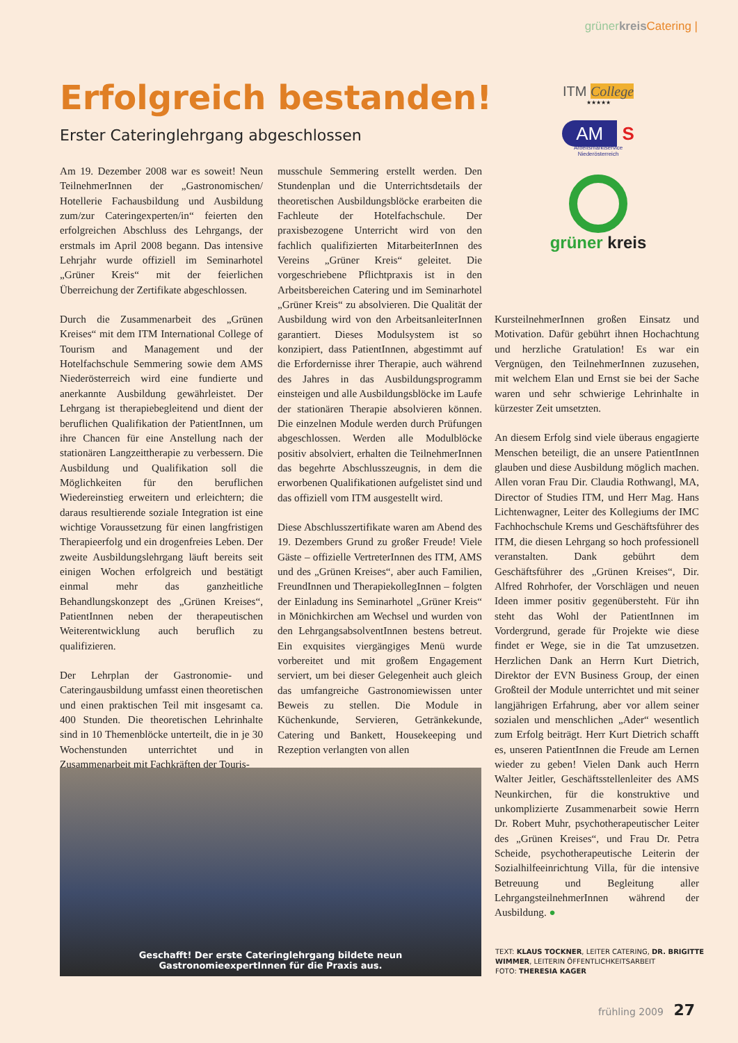grüner kreis Catering |
Erfolgreich bestanden!
Erster Cateringlehrgang abgeschlossen
ITM College
★★★★★
AM S
Arbeitsmarktservice
Niederösterreich
grüner kreis
Am 19. Dezember 2008 war es soweit! Neun TeilnehmerInnen der „Gastronomischen/ Hotellerie Fachausbildung und Ausbildung zum/zur Cateringexperten/in“ feierten den erfolgreichen Abschluss des Lehrgangs, der erstmals im April 2008 begann. Das intensive Lehrjahr wurde offiziell im Seminarhotel „Grüner Kreis“ mit der feierlichen Überreichung der Zertifikate abgeschlossen.
Durch die Zusammenarbeit des „Grünen Kreises“ mit dem ITM International College of Tourism and Management und der Hotelfachschule Semmering sowie dem AMS Niederösterreich wird eine fundierte und anerkannte Ausbildung gewährleistet. Der Lehrgang ist therapiebegleitend und dient der beruflichen Qualifikation der PatientInnen, um ihre Chancen für eine Anstellung nach der stationären Langzeittherapie zu verbessern. Die Ausbildung und Qualifikation soll die Möglichkeiten für den beruflichen Wiedereinstieg erweitern und erleichtern; die daraus resultierende soziale Integration ist eine wichtige Voraussetzung für einen langfristigen Therapieerfolg und ein drogenfreies Leben. Der zweite Ausbildungslehrgang läuft bereits seit einigen Wochen erfolgreich und bestätigt einmal mehr das ganzheitliche Behandlungskonzept des „Grünen Kreises“, PatientInnen neben der therapeutischen Weiterentwicklung auch beruflich zu qualifizieren.
Der Lehrplan der Gastronomie- und Cateringausbildung umfasst einen theoretischen und einen praktischen Teil mit insgesamt ca. 400 Stunden. Die theoretischen Lehrinhalte sind in 10 Themenblöcke unterteilt, die in je 30 Wochenstunden unterrichtet und in Zusammenarbeit mit Fachkräften der Touris-
musschule Semmering erstellt werden. Den Stundenplan und die Unterrichtsdetails der theoretischen Ausbildungsblöcke erarbeiten die Fachleute der Hotelfachschule. Der praxisbezogene Unterricht wird von den fachlich qualifizierten MitarbeiterInnen des Vereins „Grüner Kreis“ geleitet. Die vorgeschriebene Pflichtpraxis ist in den Arbeitsbereichen Catering und im Seminarhotel „Grüner Kreis“ zu absolvieren. Die Qualität der Ausbildung wird von den ArbeitsanleiterInnen garantiert. Dieses Modulsystem ist so konzipiert, dass PatientInnen, abgestimmt auf die Erfordernisse ihrer Therapie, auch während des Jahres in das Ausbildungsprogramm einsteigen und alle Ausbildungsblöcke im Laufe der stationären Therapie absolvieren können. Die einzelnen Module werden durch Prüfungen abgeschlossen. Werden alle Modulblöcke positiv absolviert, erhalten die TeilnehmerInnen das begehrte Abschlusszeugnis, in dem die erworbenen Qualifikationen aufgelistet sind und das offiziell vom ITM ausgestellt wird.
Diese Abschlusszertifikate waren am Abend des 19. Dezembers Grund zu großer Freude! Viele Gäste – offizielle VertreterInnen des ITM, AMS und des „Grünen Kreises“, aber auch Familien, FreundInnen und Therapiekolleg­Innen – folgten der Einladung ins Seminarhotel „Grüner Kreis“ in Mönichkirchen am Wechsel und wurden von den LehrgangsabsolventInnen bestens betreut. Ein exquisites viergängiges Menü wurde vorbereitet und mit großem Engagement serviert, um bei dieser Gelegenheit auch gleich das umfangreiche Gastronomiewissen unter Beweis zu stellen. Die Module in Küchenkunde, Servieren, Getränkekunde, Catering und Bankett, Housekeeping und Rezeption verlangten von allen
KursteilnehmerInnen großen Einsatz und Motivation. Dafür gebührt ihnen Hochachtung und herzliche Gratulation! Es war ein Vergnügen, den TeilnehmerInnen zuzusehen, mit welchem Elan und Ernst sie bei der Sache waren und sehr schwierige Lehrinhalte in kürzester Zeit umsetzten.
An diesem Erfolg sind viele überaus engagierte Menschen beteiligt, die an unsere PatientInnen glauben und diese Ausbildung möglich machen. Allen voran Frau Dir. Claudia Rothwangl, MA, Director of Studies ITM, und Herr Mag. Hans Lichtenwagner, Leiter des Kollegiums der IMC Fachhochschule Krems und Geschäftsführer des ITM, die diesen Lehrgang so hoch professionell veranstalten. Dank gebührt dem Geschäftsführer des „Grünen Kreises“, Dir. Alfred Rohrhofer, der Vorschlägen und neuen Ideen immer positiv gegenübersteht. Für ihn steht das Wohl der PatientInnen im Vordergrund, gerade für Projekte wie diese findet er Wege, sie in die Tat umzusetzen. Herzlichen Dank an Herrn Kurt Dietrich, Direktor der EVN Business Group, der einen Großteil der Module unterrichtet und mit seiner langjährigen Erfahrung, aber vor allem seiner sozialen und menschlichen „Ader“ wesentlich zum Erfolg beiträgt. Herr Kurt Dietrich schafft es, unseren PatientInnen die Freude am Lernen wieder zu geben! Vielen Dank auch Herrn Walter Jeitler, Geschäftsstellenleiter des AMS Neunkirchen, für die konstruktive und unkomplizierte Zusammenarbeit sowie Herrn Dr. Robert Muhr, psychotherapeutischer Leiter des „Grünen Kreises“, und Frau Dr. Petra Scheide, psychotherapeutische Leiterin der Sozialhilfeeinrichtung Villa, für die intensive Betreuung und Begleitung aller LehrgangsteilnehmerInnen während der Ausbildung. ●
Geschafft! Der erste Cateringlehrgang bildete neun
GastronomieexpertInnen für die Praxis aus.
TEXT: KLAUS TOCKNER, LEITER CATERING, DR. BRIGITTE WIMMER, LEITERIN ÖFFENTLICHKEITSARBEIT
FOTO: THERESIA KAGER
frühling 2009 27